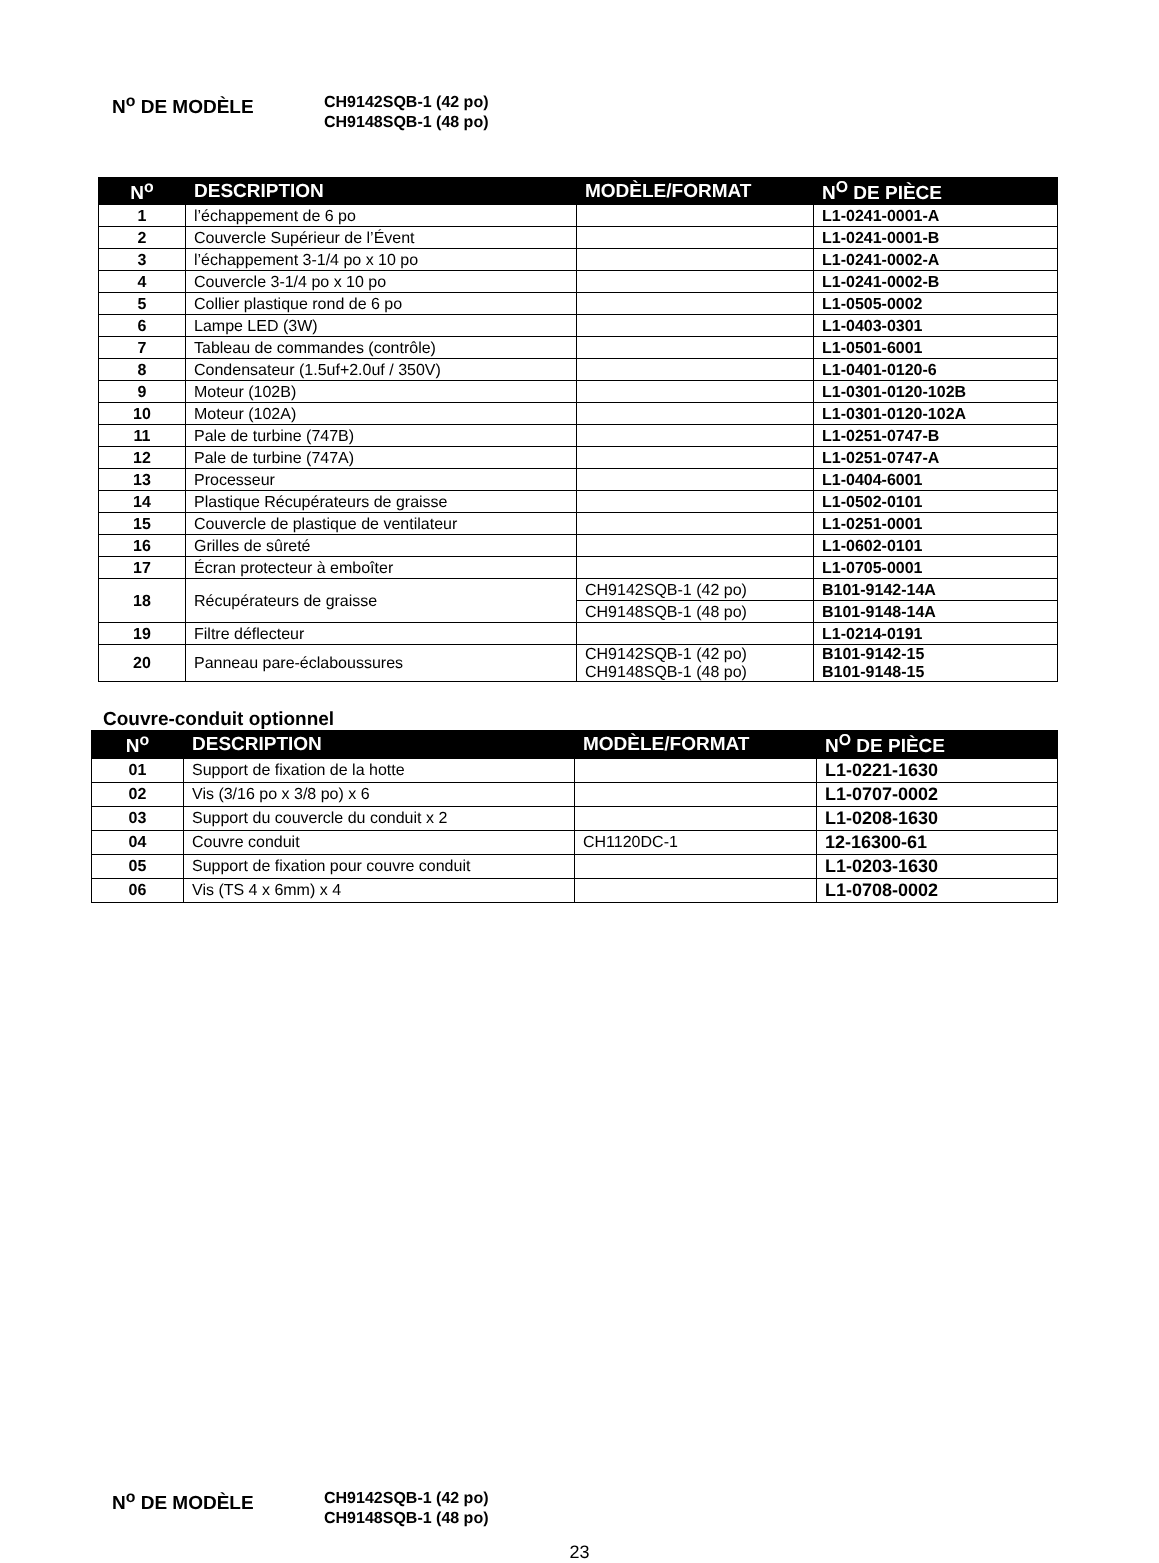N<sup>o</sup> DE MODÈLE
CH9142SQB-1 (42 po)
CH9148SQB-1 (48 po)
| N<sup>o</sup> | DESCRIPTION | MODÈLE/FORMAT | N<sup>O</sup> DE PIÈCE |
| --- | --- | --- | --- |
| 1 | l’échappement de 6 po | | L1-0241-0001-A |
| 2 | Couvercle Supérieur de l’Évent | | L1-0241-0001-B |
| 3 | l’échappement 3-1/4 po x 10 po | | L1-0241-0002-A |
| 4 | Couvercle 3-1/4 po x 10 po | | L1-0241-0002-B |
| 5 | Collier plastique rond de 6 po | | L1-0505-0002 |
| 6 | Lampe LED (3W) | | L1-0403-0301 |
| 7 | Tableau de commandes (contrôle) | | L1-0501-6001 |
| 8 | Condensateur (1.5uf+2.0uf / 350V) | | L1-0401-0120-6 |
| 9 | Moteur (102B) | | L1-0301-0120-102B |
| 10 | Moteur (102A) | | L1-0301-0120-102A |
| 11 | Pale de turbine (747B) | | L1-0251-0747-B |
| 12 | Pale de turbine (747A) | | L1-0251-0747-A |
| 13 | Processeur | | L1-0404-6001 |
| 14 | Plastique Récupérateurs de graisse | | L1-0502-0101 |
| 15 | Couvercle de plastique de ventilateur | | L1-0251-0001 |
| 16 | Grilles de sûreté | | L1-0602-0101 |
| 17 | Écran protecteur à emboîter | | L1-0705-0001 |
| 18 | Récupérateurs de graisse | CH9142SQB-1 (42 po) | B101-9142-14A |
| | | CH9148SQB-1 (48 po) | B101-9148-14A |
| 19 | Filtre déflecteur | | L1-0214-0191 |
| 20 | Panneau pare-éclaboussures | CH9142SQB-1 (42 po) CH9148SQB-1 (48 po) | B101-9142-15 B101-9148-15 |
Couvre-conduit optionnel
| N<sup>o</sup> | DESCRIPTION | MODÈLE/FORMAT | N<sup>O</sup> DE PIÈCE |
| --- | --- | --- | --- |
| 01 | Support de fixation de la hotte | | L1-0221-1630 |
| 02 | Vis (3/16 po x 3/8 po) x 6 | | L1-0707-0002 |
| 03 | Support du couvercle du conduit x 2 | | L1-0208-1630 |
| 04 | Couvre conduit | CH1120DC-1 | 12-16300-61 |
| 05 | Support de fixation pour couvre conduit | | L1-0203-1630 |
| 06 | Vis (TS 4 x 6mm) x 4 | | L1-0708-0002 |
N<sup>o</sup> DE MODÈLE
CH9142SQB-1 (42 po)
CH9148SQB-1 (48 po)
23